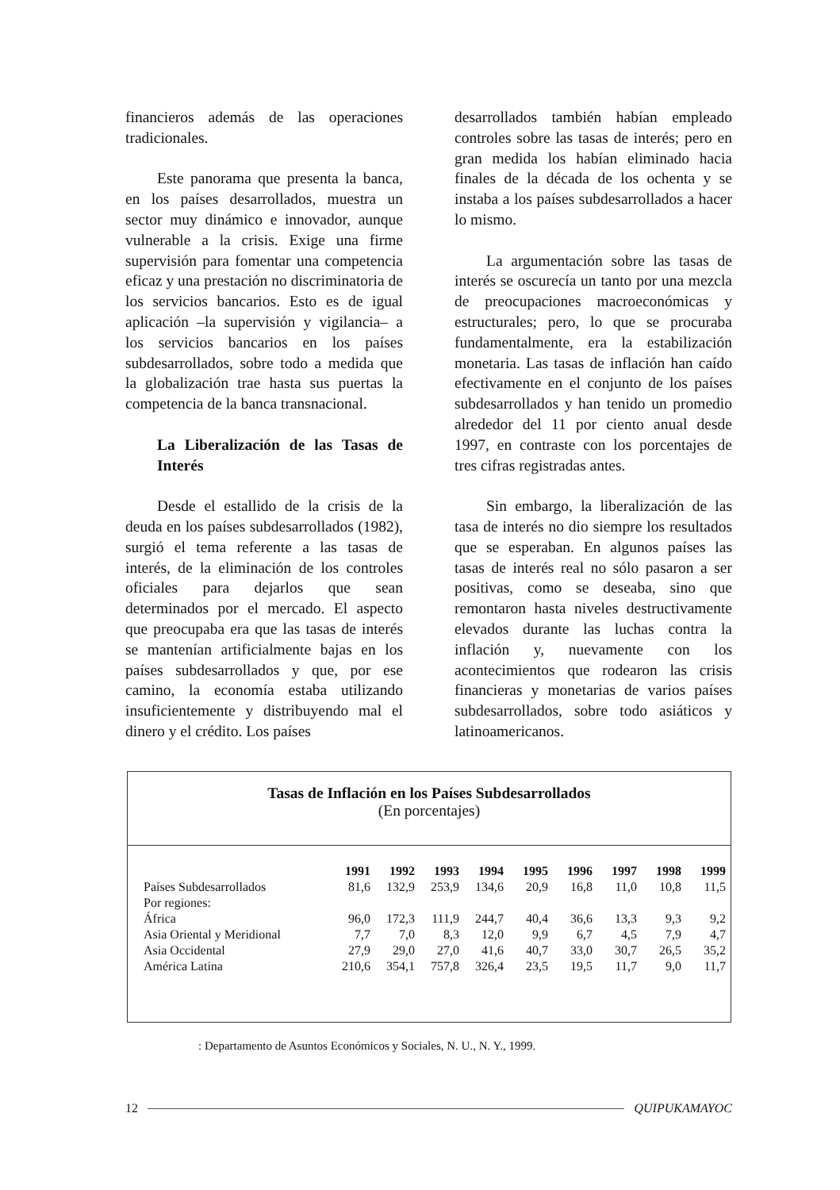financieros además de las operaciones tradicionales.
Este panorama que presenta la banca, en los países desarrollados, muestra un sector muy dinámico e innovador, aunque vulnerable a la crisis. Exige una firme supervisión para fomentar una competencia eficaz y una prestación no discriminatoria de los servicios bancarios. Esto es de igual aplicación –la supervisión y vigilancia– a los servicios bancarios en los países subdesarrollados, sobre todo a medida que la globalización trae hasta sus puertas la competencia de la banca transnacional.
La Liberalización de las Tasas de Interés
Desde el estallido de la crisis de la deuda en los países subdesarrollados (1982), surgió el tema referente a las tasas de interés, de la eliminación de los controles oficiales para dejarlos que sean determinados por el mercado. El aspecto que preocupaba era que las tasas de interés se mantenían artificialmente bajas en los países subdesarrollados y que, por ese camino, la economía estaba utilizando insuficientemente y distribuyendo mal el dinero y el crédito. Los países
desarrollados también habían empleado controles sobre las tasas de interés; pero en gran medida los habían eliminado hacia finales de la década de los ochenta y se instaba a los países subdesarrollados a hacer lo mismo.
La argumentación sobre las tasas de interés se oscurecía un tanto por una mezcla de preocupaciones macroeconómicas y estructurales; pero, lo que se procuraba fundamentalmente, era la estabilización monetaria. Las tasas de inflación han caído efectivamente en el conjunto de los países subdesarrollados y han tenido un promedio alrededor del 11 por ciento anual desde 1997, en contraste con los porcentajes de tres cifras registradas antes.
Sin embargo, la liberalización de las tasa de interés no dio siempre los resultados que se esperaban. En algunos países las tasas de interés real no sólo pasaron a ser positivas, como se deseaba, sino que remontaron hasta niveles destructivamente elevados durante las luchas contra la inflación y, nuevamente con los acontecimientos que rodearon las crisis financieras y monetarias de varios países subdesarrollados, sobre todo asiáticos y latinoamericanos.
Tasas de Inflación en los Países Subdesarrollados
(En porcentajes)
| | 1991 | 1992 | 1993 | 1994 | 1995 | 1996 | 1997 | 1998 | 1999 |
| --- | --- | --- | --- | --- | --- | --- | --- | --- | --- |
| Países Subdesarrollados | 81,6 | 132,9 | 253,9 | 134,6 | 20,9 | 16,8 | 11,0 | 10,8 | 11,5 |
| Por regiones: | | | | | | | | | |
| África | 96,0 | 172,3 | 111,9 | 244,7 | 40,4 | 36,6 | 13,3 | 9,3 | 9,2 |
| Asia Oriental y Meridional | 7,7 | 7,0 | 8,3 | 12,0 | 9,9 | 6,7 | 4,5 | 7,9 | 4,7 |
| Asia Occidental | 27,9 | 29,0 | 27,0 | 41,6 | 40,7 | 33,0 | 30,7 | 26,5 | 35,2 |
| América Latina | 210,6 | 354,1 | 757,8 | 326,4 | 23,5 | 19,5 | 11,7 | 9,0 | 11,7 |
: Departamento de Asuntos Económicos y Sociales, N. U., N. Y., 1999.
12 QUIPUKAMAYOC